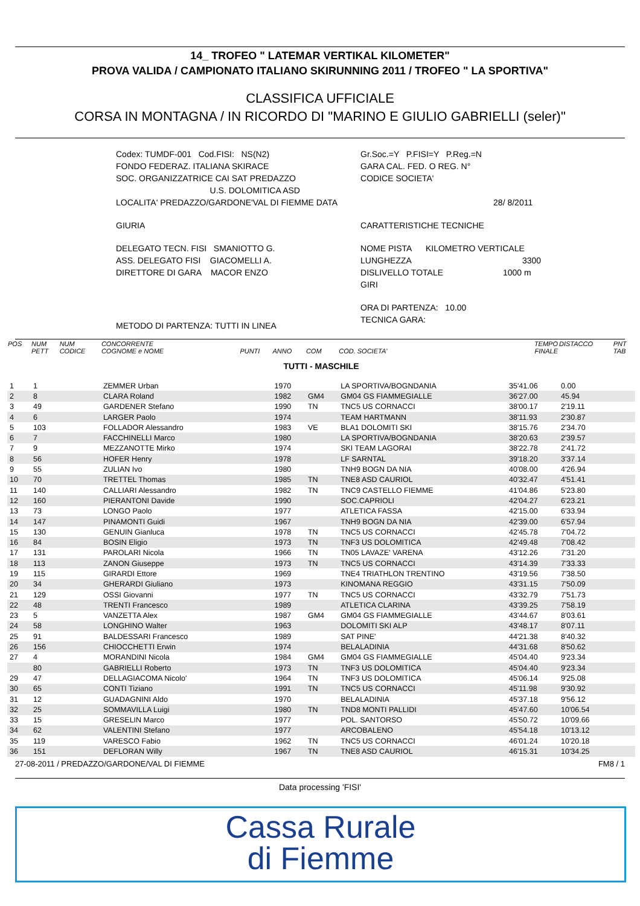14_ TROFEO " LATEMAR VERTIKAL KILOMETER"
PROVA VALIDA / CAMPIONATO ITALIANO SKIRUNNING 2011 / TROFEO " LA SPORTIVA"
CLASSIFICA UFFICIALE
CORSA IN MONTAGNA / IN RICORDO DI "MARINO E GIULIO GABRIELLI (seler)"
| Codex: TUMDF-001 Cod.FISI: NS(N2) | Gr.Soc.=Y P.FISI=Y P.Reg.=N |
| FONDO FEDERAZ. ITALIANA SKIRACE | GARA CAL. FED. O REG. N° |
| SOC. ORGANIZZATRICE CAI SAT PREDAZZO U.S. DOLOMITICA ASD | CODICE SOCIETA' |
| LOCALITA' PREDAZZO/GARDONE'VAL DI FIEMME DATA | 28/ 8/2011 |
| GIURIA | CARATTERISTICHE TECNICHE |
| DELEGATO TECN. FISI SMANIOTTO G. ASS. DELEGATO FISI GIACOMELLI A. DIRETTORE DI GARA MACOR ENZO | NOME PISTA KILOMETRO VERTICALE LUNGHEZZA 3300 DISLIVELLO TOTALE 1000 m GIRI |
| METODO DI PARTENZA: TUTTI IN LINEA | ORA DI PARTENZA: 10.00 TECNICA GARA: |
| POS | NUM PETT | NUM CODICE | CONCORRENTE COGNOME e NOME | PUNTI | ANNO | COM | COD. SOCIETA' | TEMPO FINALE | DISTACCO | PNT TAB |
| --- | --- | --- | --- | --- | --- | --- | --- | --- | --- | --- |
| TUTTI - MASCHILE | | | | | | | | | | |
| 1 | 1 | | ZEMMER Urban | | 1970 | | LA SPORTIVA/BOGNDANIA | 35'41.06 | 0.00 | |
| 2 | 8 | | CLARA Roland | | 1982 | GM4 | GM04 GS FIAMMEGIALLE | 36'27.00 | 45.94 | |
| 3 | 49 | | GARDENER Stefano | | 1990 | TN | TNC5 US CORNACCI | 38'00.17 | 2'19.11 | |
| 4 | 6 | | LARGER Paolo | | 1974 | | TEAM HARTMANN | 38'11.93 | 2'30.87 | |
| 5 | 103 | | FOLLADOR Alessandro | | 1983 | VE | BLA1 DOLOMITI SKI | 38'15.76 | 2'34.70 | |
| 6 | 7 | | FACCHINELLI Marco | | 1980 | | LA SPORTIVA/BOGNDANIA | 38'20.63 | 2'39.57 | |
| 7 | 9 | | MEZZANOTTE Mirko | | 1974 | | SKI TEAM LAGORAI | 38'22.78 | 2'41.72 | |
| 8 | 56 | | HOFER Henry | | 1978 | | LF SARNTAL | 39'18.20 | 3'37.14 | |
| 9 | 55 | | ZULIAN Ivo | | 1980 | | TNH9 BOGN DA NIA | 40'08.00 | 4'26.94 | |
| 10 | 70 | | TRETTEL Thomas | | 1985 | TN | TNE8 ASD CAURIOL | 40'32.47 | 4'51.41 | |
| 11 | 140 | | CALLIARI Alessandro | | 1982 | TN | TNC9 CASTELLO FIEMME | 41'04.86 | 5'23.80 | |
| 12 | 160 | | PIERANTONI Davide | | 1990 | | SOC.CAPRIOLI | 42'04.27 | 6'23.21 | |
| 13 | 73 | | LONGO Paolo | | 1977 | | ATLETICA FASSA | 42'15.00 | 6'33.94 | |
| 14 | 147 | | PINAMONTI Guidi | | 1967 | | TNH9 BOGN DA NIA | 42'39.00 | 6'57.94 | |
| 15 | 130 | | GENUIN Gianluca | | 1978 | TN | TNC5 US CORNACCI | 42'45.78 | 7'04.72 | |
| 16 | 84 | | BOSIN Eligio | | 1973 | TN | TNF3 US DOLOMITICA | 42'49.48 | 7'08.42 | |
| 17 | 131 | | PAROLARI Nicola | | 1966 | TN | TN05 LAVAZE' VARENA | 43'12.26 | 7'31.20 | |
| 18 | 113 | | ZANON Giuseppe | | 1973 | TN | TNC5 US CORNACCI | 43'14.39 | 7'33.33 | |
| 19 | 115 | | GIRARDI Ettore | | 1969 | | TNE4 TRIATHLON TRENTINO | 43'19.56 | 7'38.50 | |
| 20 | 34 | | GHERARDI Giuliano | | 1973 | | KINOMANA REGGIO | 43'31.15 | 7'50.09 | |
| 21 | 129 | | OSSI Giovanni | | 1977 | TN | TNC5 US CORNACCI | 43'32.79 | 7'51.73 | |
| 22 | 48 | | TRENTI Francesco | | 1989 | | ATLETICA CLARINA | 43'39.25 | 7'58.19 | |
| 23 | 5 | | VANZETTA Alex | | 1987 | GM4 | GM04 GS FIAMMEGIALLE | 43'44.67 | 8'03.61 | |
| 24 | 58 | | LONGHINO Walter | | 1963 | | DOLOMITI SKI ALP | 43'48.17 | 8'07.11 | |
| 25 | 91 | | BALDESSARI Francesco | | 1989 | | SAT PINE' | 44'21.38 | 8'40.32 | |
| 26 | 156 | | CHIOCCHETTI Erwin | | 1974 | | BELALADINIA | 44'31.68 | 8'50.62 | |
| 27 | 4 | | MORANDINI Nicola | | 1984 | GM4 | GM04 GS FIAMMEGIALLE | 45'04.40 | 9'23.34 | |
| | 80 | | GABRIELLI Roberto | | 1973 | TN | TNF3 US DOLOMITICA | 45'04.40 | 9'23.34 | |
| 29 | 47 | | DELLAGIACOMA Nicolo' | | 1964 | TN | TNF3 US DOLOMITICA | 45'06.14 | 9'25.08 | |
| 30 | 65 | | CONTI Tiziano | | 1991 | TN | TNC5 US CORNACCI | 45'11.98 | 9'30.92 | |
| 31 | 12 | | GUADAGNINI Aldo | | 1970 | | BELALADINIA | 45'37.18 | 9'56.12 | |
| 32 | 25 | | SOMMAVILLA Luigi | | 1980 | TN | TND8 MONTI PALLIDI | 45'47.60 | 10'06.54 | |
| 33 | 15 | | GRESELIN Marco | | 1977 | | POL. SANTORSO | 45'50.72 | 10'09.66 | |
| 34 | 62 | | VALENTINI Stefano | | 1977 | | ARCOBALENO | 45'54.18 | 10'13.12 | |
| 35 | 119 | | VARESCO Fabio | | 1962 | TN | TNC5 US CORNACCI | 46'01.24 | 10'20.18 | |
| 36 | 151 | | DEFLORAN Willy | | 1967 | TN | TNE8 ASD CAURIOL | 46'15.31 | 10'34.25 | |
27-08-2011 / PREDAZZO/GARDONE/VAL DI FIEMME FM8 / 1
Data processing 'FISI'
Cassa Rurale
di Fiemme